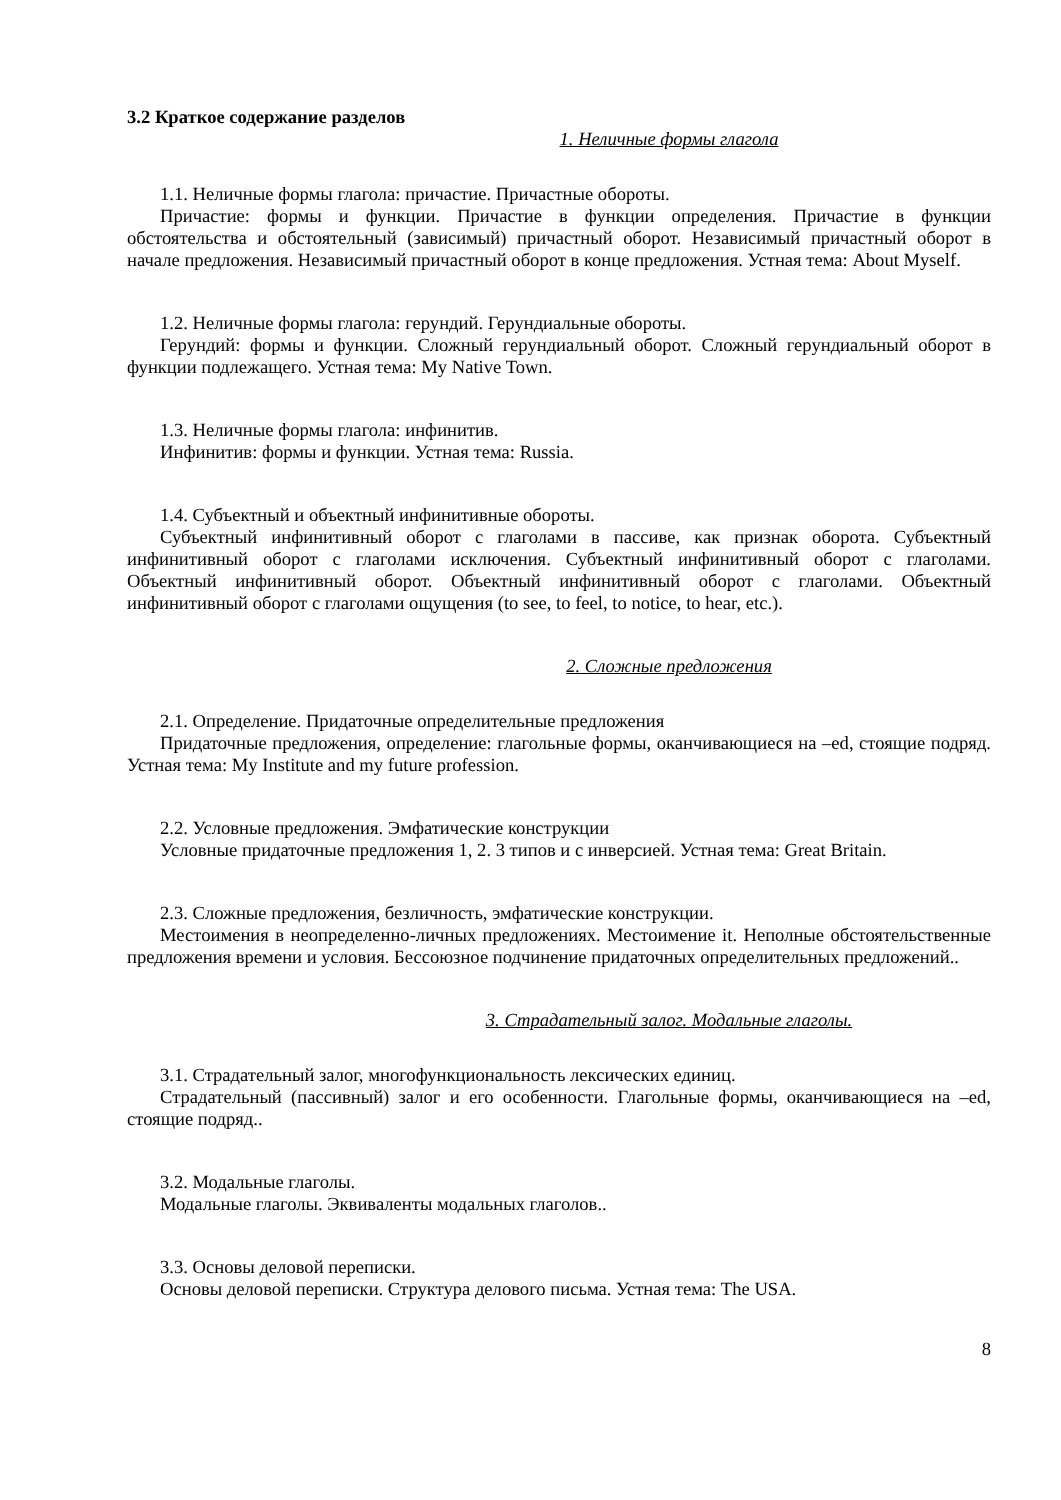3.2 Краткое содержание разделов
1. Неличные формы глагола
1.1. Неличные формы глагола: причастие. Причастные обороты.
Причастие: формы и функции. Причастие в функции определения. Причастие в функции обстоятельства и обстоятельный (зависимый) причастный оборот. Независимый причастный оборот в начале предложения. Независимый причастный оборот в конце предложения. Устная тема: About Myself.
1.2. Неличные формы глагола: герундий. Герундиальные обороты.
Герундий: формы и функции. Сложный герундиальный оборот. Сложный герундиальный оборот в функции подлежащего. Устная тема: My Native Town.
1.3. Неличные формы глагола: инфинитив.
Инфинитив: формы и функции. Устная тема: Russia.
1.4. Субъектный и объектный инфинитивные обороты.
Субъектный инфинитивный оборот с глаголами в пассиве, как признак оборота. Субъектный инфинитивный оборот с глаголами исключения. Субъектный инфинитивный оборот с глаголами. Объектный инфинитивный оборот. Объектный инфинитивный оборот с глаголами. Объектный инфинитивный оборот с глаголами ощущения (to see, to feel, to notice, to hear, etc.).
2. Сложные предложения
2.1. Определение. Придаточные определительные предложения
Придаточные предложения, определение: глагольные формы, оканчивающиеся на –ed, стоящие подряд. Устная тема: My Institute and my future profession.
2.2. Условные предложения. Эмфатические конструкции
Условные придаточные предложения 1, 2. 3 типов и с инверсией. Устная тема: Great Britain.
2.3. Сложные предложения, безличность, эмфатические конструкции.
Местоимения в неопределенно-личных предложениях. Местоимение it. Неполные обстоятельственные предложения времени и условия. Бессоюзное подчинение придаточных определительных предложений..
3. Страдательный залог. Модальные глаголы.
3.1. Страдательный залог, многофункциональность лексических единиц.
Страдательный (пассивный) залог и его особенности. Глагольные формы, оканчивающиеся на –ed, стоящие подряд..
3.2. Модальные глаголы.
Модальные глаголы. Эквиваленты модальных глаголов..
3.3. Основы деловой переписки.
Основы деловой переписки. Структура делового письма. Устная тема: The USA.
8